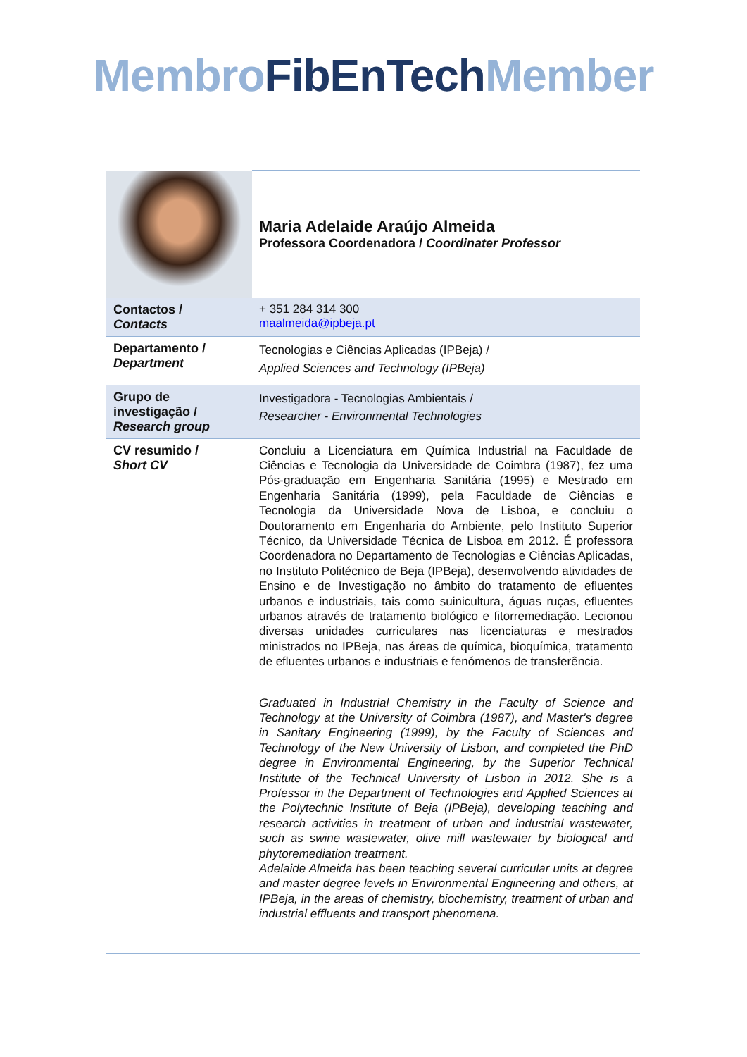Membro FibEnTech Member
| | Maria Adelaide Araújo Almeida Professora Coordenadora / Coordinater Professor |
| Contactos / Contacts | + 351 284 314 300 maalmeida@ipbeja.pt |
| Departamento / Department | Tecnologias e Ciências Aplicadas (IPBeja) / Applied Sciences and Technology (IPBeja) |
| Grupo de investigação / Research group | Investigadora - Tecnologias Ambientais / Researcher - Environmental Technologies |
| CV resumido / Short CV | Concluiu a Licenciatura em Química Industrial na Faculdade de Ciências e Tecnologia da Universidade de Coimbra (1987), fez uma Pós-graduação em Engenharia Sanitária (1995) e Mestrado em Engenharia Sanitária (1999), pela Faculdade de Ciências e Tecnologia da Universidade Nova de Lisboa, e concluiu o Doutoramento em Engenharia do Ambiente, pelo Instituto Superior Técnico, da Universidade Técnica de Lisboa em 2012. É professora Coordenadora no Departamento de Tecnologias e Ciências Aplicadas, no Instituto Politécnico de Beja (IPBeja), desenvolvendo atividades de Ensino e de Investigação no âmbito do tratamento de efluentes urbanos e industriais, tais como suinicultura, águas ruças, efluentes urbanos através de tratamento biológico e fitorremediação. Lecionou diversas unidades curriculares nas licenciaturas e mestrados ministrados no IPBeja, nas áreas de química, bioquímica, tratamento de efluentes urbanos e industriais e fenómenos de transferência. Graduated in Industrial Chemistry in the Faculty of Science and Technology at the University of Coimbra (1987), and Master's degree in Sanitary Engineering (1999), by the Faculty of Sciences and Technology of the New University of Lisbon, and completed the PhD degree in Environmental Engineering, by the Superior Technical Institute of the Technical University of Lisbon in 2012. She is a Professor in the Department of Technologies and Applied Sciences at the Polytechnic Institute of Beja (IPBeja), developing teaching and research activities in treatment of urban and industrial wastewater, such as swine wastewater, olive mill wastewater by biological and phytoremediation treatment. Adelaide Almeida has been teaching several curricular units at degree and master degree levels in Environmental Engineering and others, at IPBeja, in the areas of chemistry, biochemistry, treatment of urban and industrial effluents and transport phenomena. |